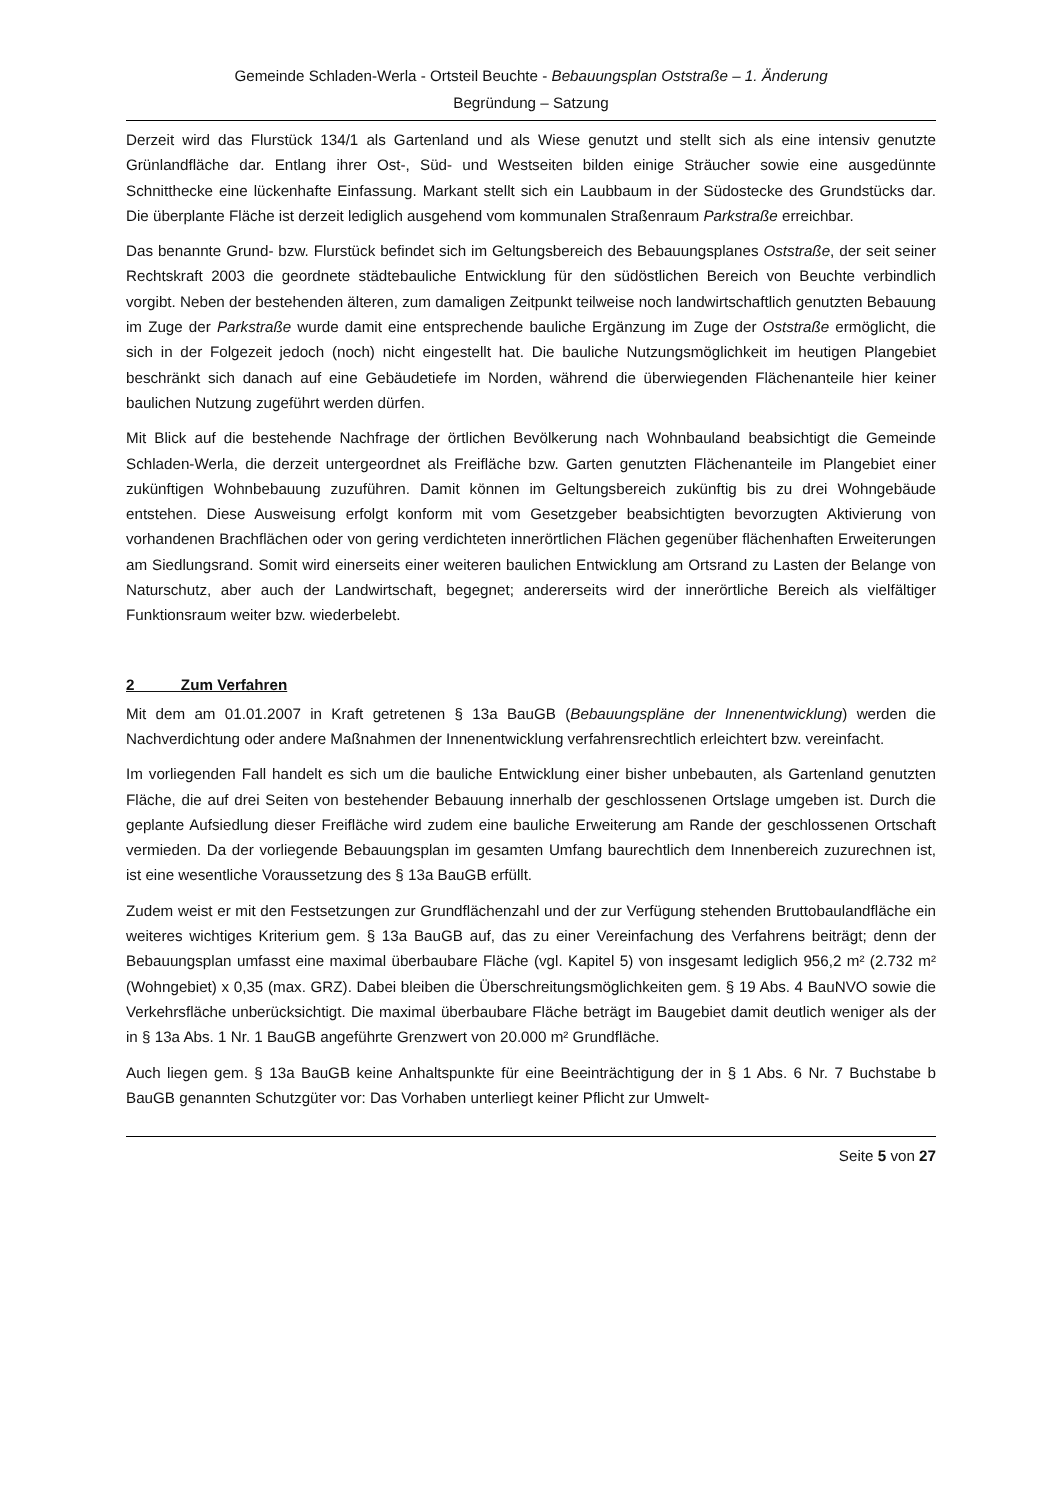Gemeinde Schladen-Werla - Ortsteil Beuchte - Bebauungsplan Oststraße – 1. Änderung
Begründung – Satzung
Derzeit wird das Flurstück 134/1 als Gartenland und als Wiese genutzt und stellt sich als eine intensiv genutzte Grünlandfläche dar. Entlang ihrer Ost-, Süd- und Westseiten bilden einige Sträucher sowie eine ausgedünnte Schnitthecke eine lückenhafte Einfassung. Markant stellt sich ein Laubbaum in der Südostecke des Grundstücks dar. Die überplante Fläche ist derzeit lediglich ausgehend vom kommunalen Straßenraum Parkstraße erreichbar.
Das benannte Grund- bzw. Flurstück befindet sich im Geltungsbereich des Bebauungsplanes Oststraße, der seit seiner Rechtskraft 2003 die geordnete städtebauliche Entwicklung für den südöstlichen Bereich von Beuchte verbindlich vorgibt. Neben der bestehenden älteren, zum damaligen Zeitpunkt teilweise noch landwirtschaftlich genutzten Bebauung im Zuge der Parkstraße wurde damit eine entsprechende bauliche Ergänzung im Zuge der Oststraße ermöglicht, die sich in der Folgezeit jedoch (noch) nicht eingestellt hat. Die bauliche Nutzungsmöglichkeit im heutigen Plangebiet beschränkt sich danach auf eine Gebäudetiefe im Norden, während die überwiegenden Flächenanteile hier keiner baulichen Nutzung zugeführt werden dürfen.
Mit Blick auf die bestehende Nachfrage der örtlichen Bevölkerung nach Wohnbauland beabsichtigt die Gemeinde Schladen-Werla, die derzeit untergeordnet als Freifläche bzw. Garten genutzten Flächenanteile im Plangebiet einer zukünftigen Wohnbebauung zuzuführen. Damit können im Geltungsbereich zukünftig bis zu drei Wohngebäude entstehen. Diese Ausweisung erfolgt konform mit vom Gesetzgeber beabsichtigten bevorzugten Aktivierung von vorhandenen Brachflächen oder von gering verdichteten innerörtlichen Flächen gegenüber flächenhaften Erweiterungen am Siedlungsrand. Somit wird einerseits einer weiteren baulichen Entwicklung am Ortsrand zu Lasten der Belange von Naturschutz, aber auch der Landwirtschaft, begegnet; andererseits wird der innerörtliche Bereich als vielfältiger Funktionsraum weiter bzw. wiederbelebt.
2 Zum Verfahren
Mit dem am 01.01.2007 in Kraft getretenen § 13a BauGB (Bebauungspläne der Innenentwicklung) werden die Nachverdichtung oder andere Maßnahmen der Innenentwicklung verfahrensrechtlich erleichtert bzw. vereinfacht.
Im vorliegenden Fall handelt es sich um die bauliche Entwicklung einer bisher unbebauten, als Gartenland genutzten Fläche, die auf drei Seiten von bestehender Bebauung innerhalb der geschlossenen Ortslage umgeben ist. Durch die geplante Aufsiedlung dieser Freifläche wird zudem eine bauliche Erweiterung am Rande der geschlossenen Ortschaft vermieden. Da der vorliegende Bebauungsplan im gesamten Umfang baurechtlich dem Innenbereich zuzurechnen ist, ist eine wesentliche Voraussetzung des § 13a BauGB erfüllt.
Zudem weist er mit den Festsetzungen zur Grundflächenzahl und der zur Verfügung stehenden Bruttobaulandfläche ein weiteres wichtiges Kriterium gem. § 13a BauGB auf, das zu einer Vereinfachung des Verfahrens beiträgt; denn der Bebauungsplan umfasst eine maximal überbaubare Fläche (vgl. Kapitel 5) von insgesamt lediglich 956,2 m² (2.732 m² (Wohngebiet) x 0,35 (max. GRZ). Dabei bleiben die Überschreitungsmöglichkeiten gem. § 19 Abs. 4 BauNVO sowie die Verkehrsfläche unberücksichtigt. Die maximal überbaubare Fläche beträgt im Baugebiet damit deutlich weniger als der in § 13a Abs. 1 Nr. 1 BauGB angeführte Grenzwert von 20.000 m² Grundfläche.
Auch liegen gem. § 13a BauGB keine Anhaltspunkte für eine Beeinträchtigung der in § 1 Abs. 6 Nr. 7 Buchstabe b BauGB genannten Schutzgüter vor: Das Vorhaben unterliegt keiner Pflicht zur Umwelt-
Seite 5 von 27